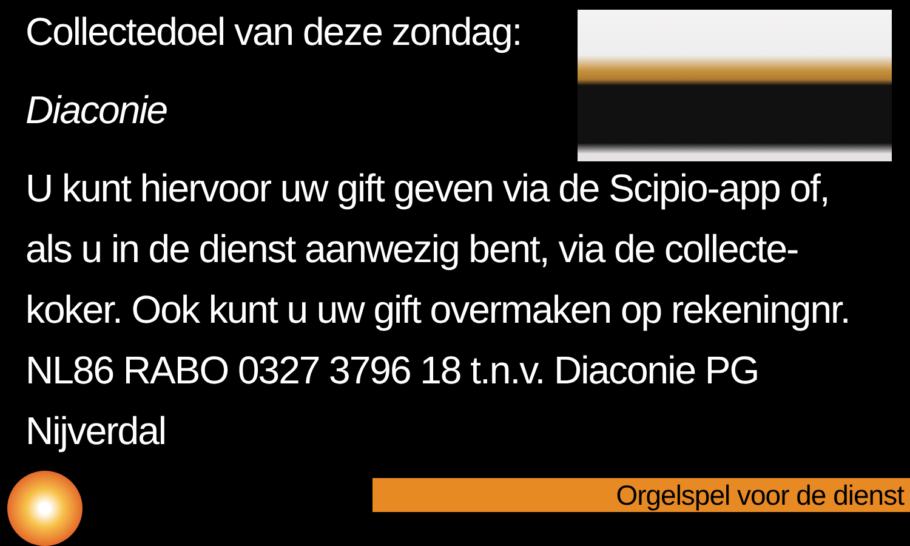Collectedoel van deze zondag:
Diaconie
U kunt hiervoor uw gift geven via de Scipio-app of, als u in de dienst aanwezig bent, via de collecte-koker. Ook kunt u uw gift overmaken op rekeningnr. NL86 RABO 0327 3796 18 t.n.v. Diaconie PG Nijverdal
Orgelspel voor de dienst